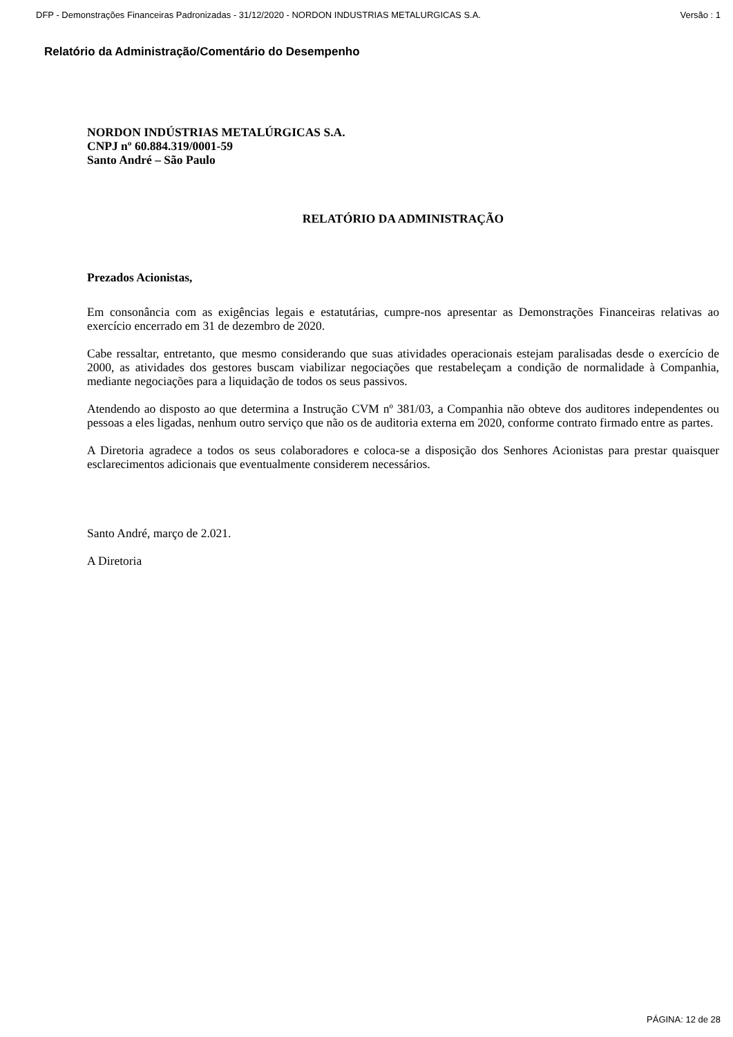DFP - Demonstrações Financeiras Padronizadas - 31/12/2020 - NORDON INDUSTRIAS METALURGICAS S.A. Versão : 1
Relatório da Administração/Comentário do Desempenho
NORDON INDÚSTRIAS METALÚRGICAS S.A.
CNPJ nº 60.884.319/0001-59
Santo André – São Paulo
RELATÓRIO DA ADMINISTRAÇÃO
Prezados Acionistas,
Em consonância com as exigências legais e estatutárias, cumpre-nos apresentar as Demonstrações Financeiras relativas ao exercício encerrado em 31 de dezembro de 2020.
Cabe ressaltar, entretanto, que mesmo considerando que suas atividades operacionais estejam paralisadas desde o exercício de 2000, as atividades dos gestores buscam viabilizar negociações que restabeleçam a condição de normalidade à Companhia, mediante negociações para a liquidação de todos os seus passivos.
Atendendo ao disposto ao que determina a Instrução CVM nº 381/03, a Companhia não obteve dos auditores independentes ou pessoas a eles ligadas, nenhum outro serviço que não os de auditoria externa em 2020, conforme contrato firmado entre as partes.
A Diretoria agradece a todos os seus colaboradores e coloca-se a disposição dos Senhores Acionistas para prestar quaisquer esclarecimentos adicionais que eventualmente considerem necessários.
Santo André, março de 2.021.
A Diretoria
PÁGINA: 12 de 28